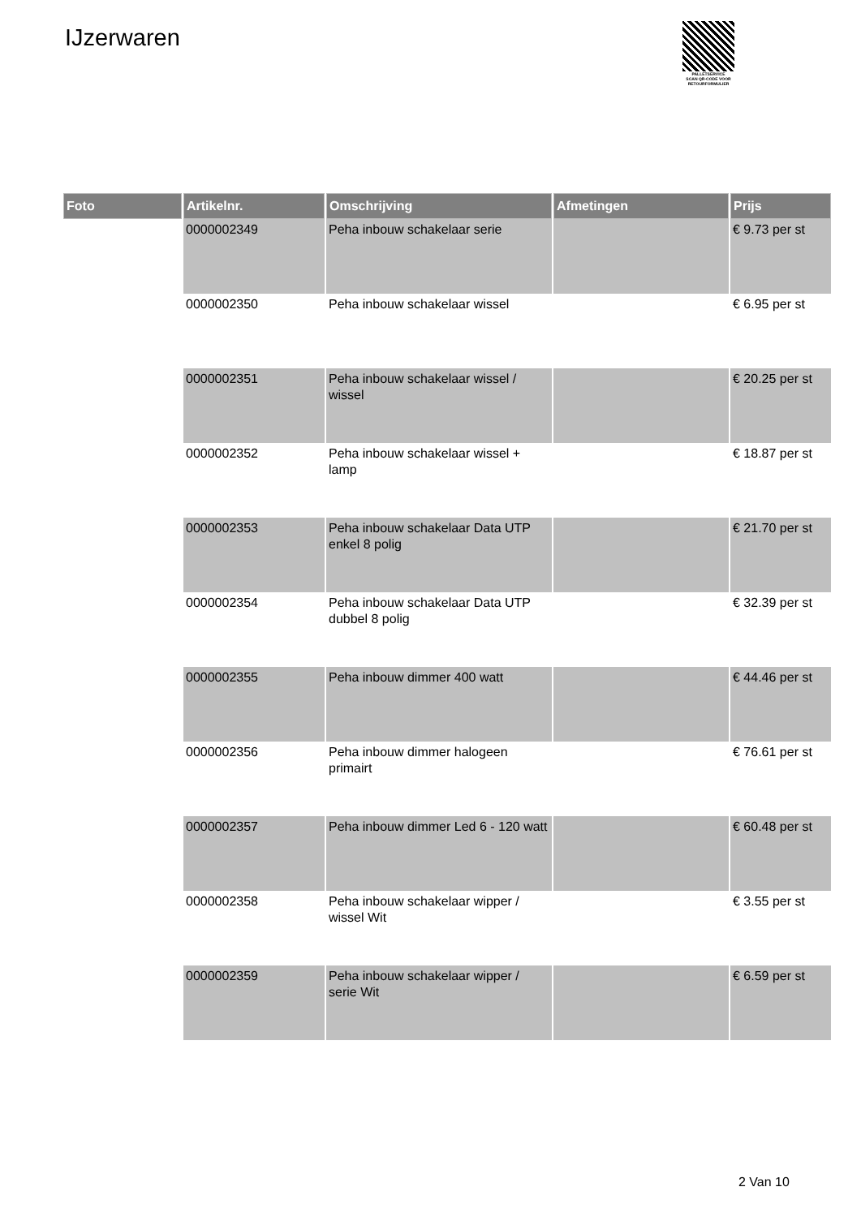IJzerwaren
PALLETSERVICE
SCAN QR-CODE VOOR
RETOURFORMULIER
| Foto | Artikelnr. | Omschrijving | Afmetingen | Prijs |
| --- | --- | --- | --- | --- |
| | 0000002349 | Peha inbouw schakelaar serie | | € 9.73 per st |
| | 0000002350 | Peha inbouw schakelaar wissel | | € 6.95 per st |
| | 0000002351 | Peha inbouw schakelaar wissel / wissel | | € 20.25 per st |
| | 0000002352 | Peha inbouw schakelaar wissel + lamp | | € 18.87 per st |
| | 0000002353 | Peha inbouw schakelaar Data UTP enkel 8 polig | | € 21.70 per st |
| | 0000002354 | Peha inbouw schakelaar Data UTP dubbel 8 polig | | € 32.39 per st |
| | 0000002355 | Peha inbouw dimmer 400 watt | | € 44.46 per st |
| | 0000002356 | Peha inbouw dimmer halogeen primairt | | € 76.61 per st |
| | 0000002357 | Peha inbouw dimmer Led 6 - 120 watt | | € 60.48 per st |
| | 0000002358 | Peha inbouw schakelaar wipper / wissel Wit | | € 3.55 per st |
| | 0000002359 | Peha inbouw schakelaar wipper / serie Wit | | € 6.59 per st |
2 Van 10